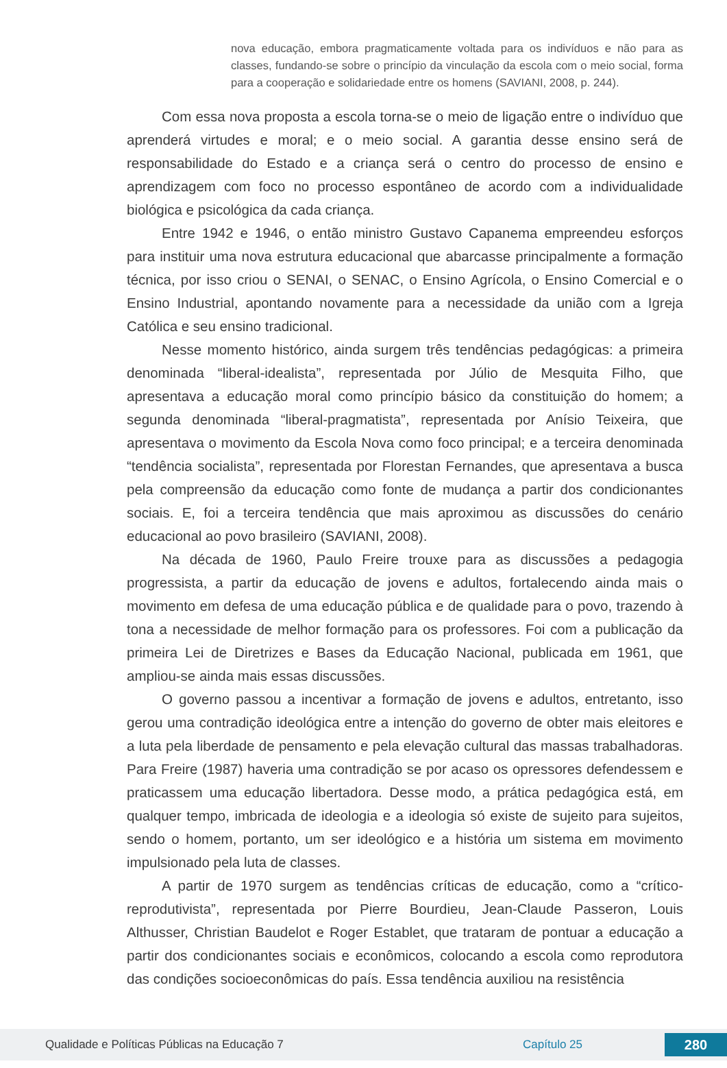nova educação, embora pragmaticamente voltada para os indivíduos e não para as classes, fundando-se sobre o princípio da vinculação da escola com o meio social, forma para a cooperação e solidariedade entre os homens (SAVIANI, 2008, p. 244).
Com essa nova proposta a escola torna-se o meio de ligação entre o indivíduo que aprenderá virtudes e moral; e o meio social. A garantia desse ensino será de responsabilidade do Estado e a criança será o centro do processo de ensino e aprendizagem com foco no processo espontâneo de acordo com a individualidade biológica e psicológica da cada criança.
Entre 1942 e 1946, o então ministro Gustavo Capanema empreendeu esforços para instituir uma nova estrutura educacional que abarcasse principalmente a formação técnica, por isso criou o SENAI, o SENAC, o Ensino Agrícola, o Ensino Comercial e o Ensino Industrial, apontando novamente para a necessidade da união com a Igreja Católica e seu ensino tradicional.
Nesse momento histórico, ainda surgem três tendências pedagógicas: a primeira denominada “liberal-idealista”, representada por Júlio de Mesquita Filho, que apresentava a educação moral como princípio básico da constituição do homem; a segunda denominada “liberal-pragmatista”, representada por Anísio Teixeira, que apresentava o movimento da Escola Nova como foco principal; e a terceira denominada “tendência socialista”, representada por Florestan Fernandes, que apresentava a busca pela compreensão da educação como fonte de mudança a partir dos condicionantes sociais. E, foi a terceira tendência que mais aproximou as discussões do cenário educacional ao povo brasileiro (SAVIANI, 2008).
Na década de 1960, Paulo Freire trouxe para as discussões a pedagogia progressista, a partir da educação de jovens e adultos, fortalecendo ainda mais o movimento em defesa de uma educação pública e de qualidade para o povo, trazendo à tona a necessidade de melhor formação para os professores. Foi com a publicação da primeira Lei de Diretrizes e Bases da Educação Nacional, publicada em 1961, que ampliou-se ainda mais essas discussões.
O governo passou a incentivar a formação de jovens e adultos, entretanto, isso gerou uma contradição ideológica entre a intenção do governo de obter mais eleitores e a luta pela liberdade de pensamento e pela elevação cultural das massas trabalhadoras. Para Freire (1987) haveria uma contradição se por acaso os opressores defendessem e praticassem uma educação libertadora. Desse modo, a prática pedagógica está, em qualquer tempo, imbricada de ideologia e a ideologia só existe de sujeito para sujeitos, sendo o homem, portanto, um ser ideológico e a história um sistema em movimento impulsionado pela luta de classes.
A partir de 1970 surgem as tendências críticas de educação, como a “crítico-reprodutivista”, representada por Pierre Bourdieu, Jean-Claude Passeron, Louis Althusser, Christian Baudelot e Roger Establet, que trataram de pontuar a educação a partir dos condicionantes sociais e econômicos, colocando a escola como reprodutora das condições socioeconômicas do país. Essa tendência auxiliou na resistência
Qualidade e Políticas Públicas na Educação 7 Capítulo 25 280